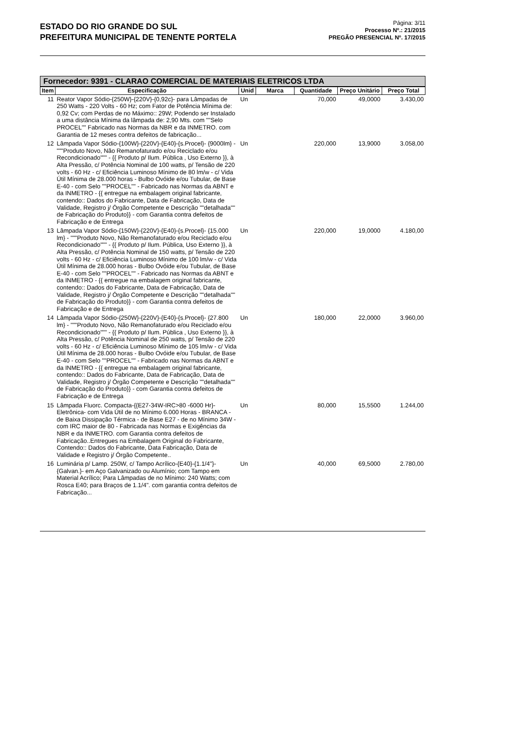ESTADO DO RIO GRANDE DO SUL
PREFEITURA MUNICIPAL DE TENENTE PORTELA
Página: 3/11
Processo Nº.: 21/2015
PREGÃO PRESENCIAL Nº. 17/2015
Fornecedor: 9391 - CLARAO COMERCIAL DE MATERIAIS ELETRICOS LTDA
| Item | Especificação | Unid | Marca | Quantidade | Preço Unitário | Preço Total |
| --- | --- | --- | --- | --- | --- | --- |
| 11 | Reator Vapor Sódio-{250W}-{220V}-{0,92c}- para Lâmpadas de 250 Watts - 220 Volts - 60 Hz; com Fator de Potência Mínima de: 0,92 Cv; com Perdas de no Máximo:: 29W; Podendo ser Instalado a uma distância Mínima da lâmpada de: 2,90 Mts. com ""Selo PROCEL"" Fabricado nas Normas da NBR e da INMETRO. com Garantia de 12 meses contra defeitos de fabricação... | Un | | 70,000 | 49,0000 | 3.430,00 |
| 12 | Lâmpada Vapor Sódio-{100W}-{220V}-{E40}-{s.Procel}- {9000lm} - """Produto Novo, Não Remanofaturado e/ou Reciclado e/ou Recondicionado""" - {{ Produto p/ Ilum. Pública , Uso Externo }}, à Alta Pressão, c/ Potência Nominal de 100 watts, p/ Tensão de 220 volts - 60 Hz - c/ Eficiência Luminoso Mínimo de 80 lm/w - c/ Vida Útil Mínima de 28.000 horas - Bulbo Ovóide e/ou Tubular, de Base E-40 - com Selo ""PROCEL"" - Fabricado nas Normas da ABNT e da INMETRO - {{ entregue na embalagem original fabricante, contendo:: Dados do Fabricante, Data de Fabricação, Data de Validade, Registro j/ Órgão Competente e Descrição ""detalhada"" de Fabricação do Produto}} - com Garantia contra defeitos de Fabricação e de Entrega | Un | | 220,000 | 13,9000 | 3.058,00 |
| 13 | Lâmpada Vapor Sódio-{150W}-{220V}-{E40}-{s.Procel}- {15.000 lm} - """Produto Novo, Não Remanofaturado e/ou Reciclado e/ou Recondicionado""" - {{ Produto p/ Ilum. Pública, Uso Externo }}, à Alta Pressão, c/ Potência Nominal de 150 watts, p/ Tensão de 220 volts - 60 Hz - c/ Eficiência Luminoso Mínimo de 100 lm/w - c/ Vida Útil Mínima de 28.000 horas - Bulbo Ovóide e/ou Tubular, de Base E-40 - com Selo ""PROCEL"" - Fabricado nas Normas da ABNT e da INMETRO - {{ entregue na embalagem original fabricante, contendo:: Dados do Fabricante, Data de Fabricação, Data de Validade, Registro j/ Órgão Competente e Descrição ""detalhada"" de Fabricação do Produto}} - com Garantia contra defeitos de Fabricação e de Entrega | Un | | 220,000 | 19,0000 | 4.180,00 |
| 14 | Lâmpada Vapor Sódio-{250W}-{220V}-{E40}-{s.Procel}- {27.800 lm} - """Produto Novo, Não Remanofaturado e/ou Reciclado e/ou Recondicionado""" - {{ Produto p/ Ilum. Pública , Uso Externo }}, à Alta Pressão, c/ Potência Nominal de 250 watts, p/ Tensão de 220 volts - 60 Hz - c/ Eficiência Luminoso Mínimo de 105 lm/w - c/ Vida Útil Mínima de 28.000 horas - Bulbo Ovóide e/ou Tubular, de Base E-40 - com Selo ""PROCEL"" - Fabricado nas Normas da ABNT e da INMETRO - {{ entregue na embalagem original fabricante, contendo:: Dados do Fabricante, Data de Fabricação, Data de Validade, Registro j/ Órgão Competente e Descrição ""detalhada"" de Fabricação do Produto}} - com Garantia contra defeitos de Fabricação e de Entrega | Un | | 180,000 | 22,0000 | 3.960,00 |
| 15 | Lâmpada Fluorc. Compacta-{{E27-34W-IRC>80 -6000 Hr}- Eletrônica- com Vida Útil de no Mínimo 6.000 Horas - BRANCA - de Baixa Dissipação Térmica - de Base E27 - de no Mínimo 34W - com IRC maior de 80 - Fabricada nas Normas e Exigências da NBR e da INMETRO. com Garantia contra defeitos de Fabricação..Entregues na Embalagem Original do Fabricante, Contendo:: Dados do Fabricante, Data Fabricação, Data de Validade e Registro j/ Órgão Competente.. | Un | | 80,000 | 15,5500 | 1.244,00 |
| 16 | Luminária p/ Lamp. 250W, c/ Tampo Acrílico-{E40}-{1.1/4"}-{Galvan.}- em Aço Galvanizado ou Alumínio; com Tampo em Material Acrílico; Para Lâmpadas de no Mínimo: 240 Watts; com Rosca E40; para Braços de 1.1/4". com garantia contra defeitos de Fabricação... | Un | | 40,000 | 69,5000 | 2.780,00 |